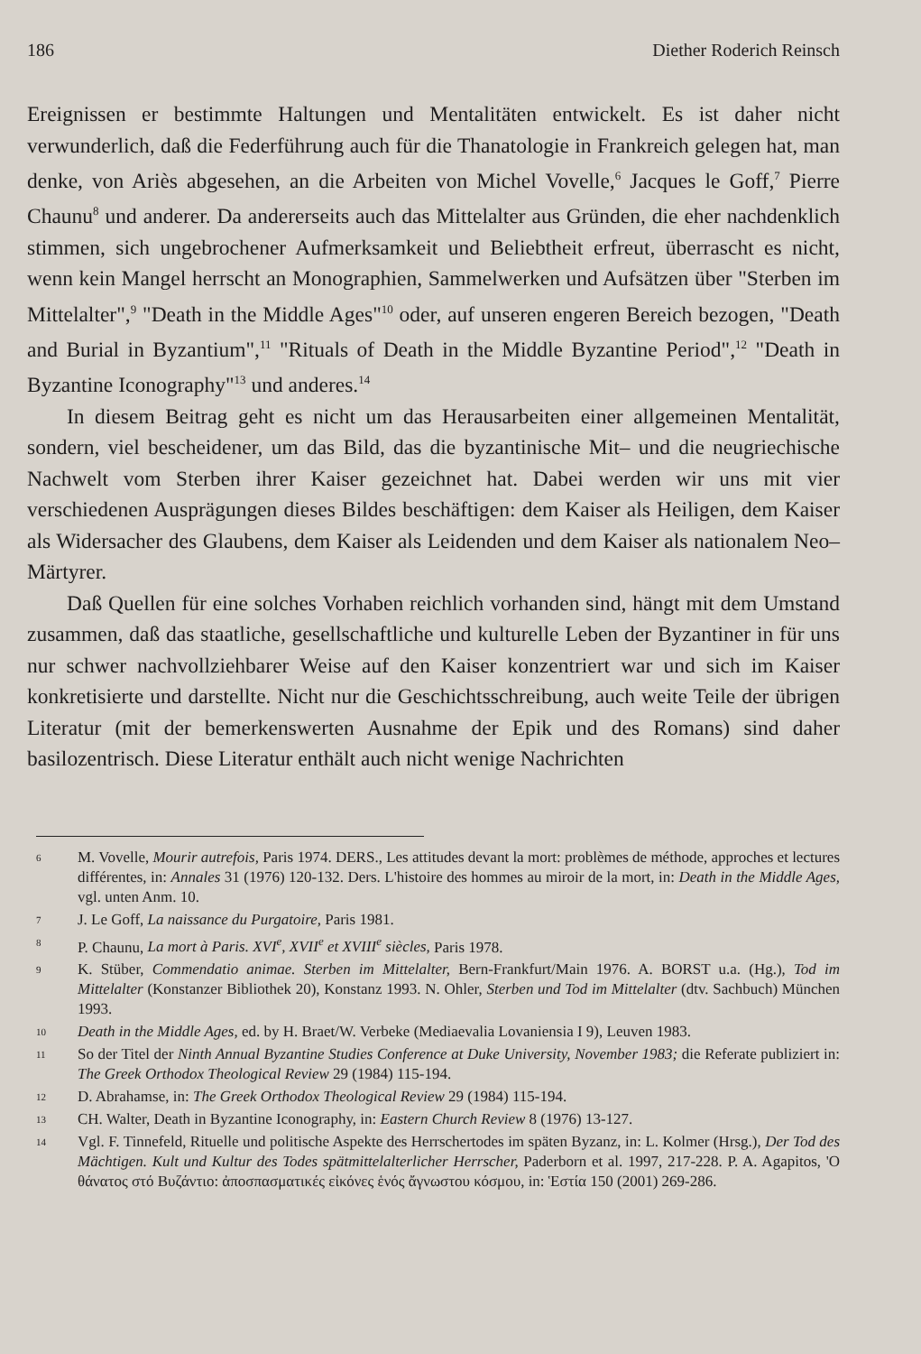186 Diether Roderich Reinsch
Ereignissen er bestimmte Haltungen und Mentalitäten entwickelt. Es ist daher nicht verwunderlich, daß die Federführung auch für die Thanatologie in Frankreich gelegen hat, man denke, von Ariès abgesehen, an die Arbeiten von Michel Vovelle,<sup>6</sup> Jacques le Goff,<sup>7</sup> Pierre Chaunu<sup>8</sup> und anderer. Da andererseits auch das Mittelalter aus Gründen, die eher nachdenklich stimmen, sich ungebrochener Aufmerksamkeit und Beliebtheit erfreut, überrascht es nicht, wenn kein Mangel herrscht an Monographien, Sammelwerken und Aufsätzen über "Sterben im Mittelalter",<sup>9</sup> "Death in the Middle Ages"<sup>10</sup> oder, auf unseren engeren Bereich bezogen, "Death and Burial in Byzantium",<sup>11</sup> "Rituals of Death in the Middle Byzantine Period",<sup>12</sup> "Death in Byzantine Iconography"<sup>13</sup> und anderes.<sup>14</sup>
In diesem Beitrag geht es nicht um das Herausarbeiten einer allgemeinen Mentalität, sondern, viel bescheidener, um das Bild, das die byzantinische Mit– und die neugriechische Nachwelt vom Sterben ihrer Kaiser gezeichnet hat. Dabei werden wir uns mit vier verschiedenen Ausprägungen dieses Bildes beschäftigen: dem Kaiser als Heiligen, dem Kaiser als Widersacher des Glaubens, dem Kaiser als Leidenden und dem Kaiser als nationalem Neo–Märtyrer.
Daß Quellen für eine solches Vorhaben reichlich vorhanden sind, hängt mit dem Umstand zusammen, daß das staatliche, gesellschaftliche und kulturelle Leben der Byzantiner in für uns nur schwer nachvollziehbarer Weise auf den Kaiser konzentriert war und sich im Kaiser konkretisierte und darstellte. Nicht nur die Geschichtsschreibung, auch weite Teile der übrigen Literatur (mit der bemerkenswerten Ausnahme der Epik und des Romans) sind daher basilozentrisch. Diese Literatur enthält auch nicht wenige Nachrichten
6 M. Vovelle, Mourir autrefois, Paris 1974. DERS., Les attitudes devant la mort: problèmes de méthode, approches et lectures différentes, in: Annales 31 (1976) 120-132. Ders. L'histoire des hommes au miroir de la mort, in: Death in the Middle Ages, vgl. unten Anm. 10.
7 J. Le Goff, La naissance du Purgatoire, Paris 1981.
8 P. Chaunu, La mort à Paris. XVI<sup>e</sup>, XVII<sup>e</sup> et XVIII<sup>e</sup> siècles, Paris 1978.
9 K. Stüber, Commendatio animae. Sterben im Mittelalter, Bern-Frankfurt/Main 1976. A. BORST u.a. (Hg.), Tod im Mittelalter (Konstanzer Bibliothek 20), Konstanz 1993. N. Ohler, Sterben und Tod im Mittelalter (dtv. Sachbuch) München 1993.
10 Death in the Middle Ages, ed. by H. Braet/W. Verbeke (Mediaevalia Lovaniensia I 9), Leuven 1983.
11 So der Titel der Ninth Annual Byzantine Studies Conference at Duke University, November 1983; die Referate publiziert in: The Greek Orthodox Theological Review 29 (1984) 115-194.
12 D. Abrahamse, in: The Greek Orthodox Theological Review 29 (1984) 115-194.
13 CH. Walter, Death in Byzantine Iconography, in: Eastern Church Review 8 (1976) 13-127.
14 Vgl. F. Tinnefeld, Rituelle und politische Aspekte des Herrschertodes im späten Byzanz, in: L. Kolmer (Hrsg.), Der Tod des Mächtigen. Kult und Kultur des Todes spätmittelalterlicher Herrscher, Paderborn et al. 1997, 217-228. P. A. Agapitos, 'Ο θάνατος στό Βυζάντιο: ἀποσπασματικές εἰκόνες ἑνός ἄγνωστου κόσμου, in: Ἑστία 150 (2001) 269-286.